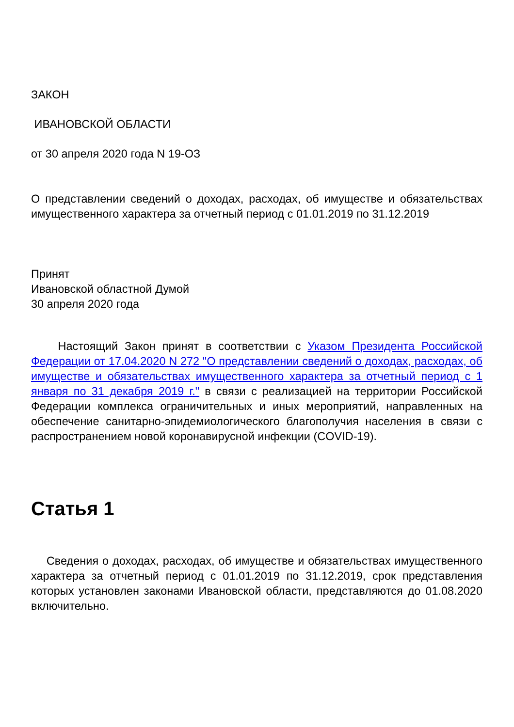ЗАКОН
ИВАНОВСКОЙ ОБЛАСТИ
от 30 апреля 2020 года N 19-ОЗ
О представлении сведений о доходах, расходах, об имуществе и обязательствах имущественного характера за отчетный период с 01.01.2019 по 31.12.2019
Принят
Ивановской областной Думой
30 апреля 2020 года
Настоящий Закон принят в соответствии с Указом Президента Российской Федерации от 17.04.2020 N 272 "О представлении сведений о доходах, расходах, об имуществе и обязательствах имущественного характера за отчетный период с 1 января по 31 декабря 2019 г." в связи с реализацией на территории Российской Федерации комплекса ограничительных и иных мероприятий, направленных на обеспечение санитарно-эпидемиологического благополучия населения в связи с распространением новой коронавирусной инфекции (COVID-19).
Статья 1
Сведения о доходах, расходах, об имуществе и обязательствах имущественного характера за отчетный период с 01.01.2019 по 31.12.2019, срок представления которых установлен законами Ивановской области, представляются до 01.08.2020 включительно.